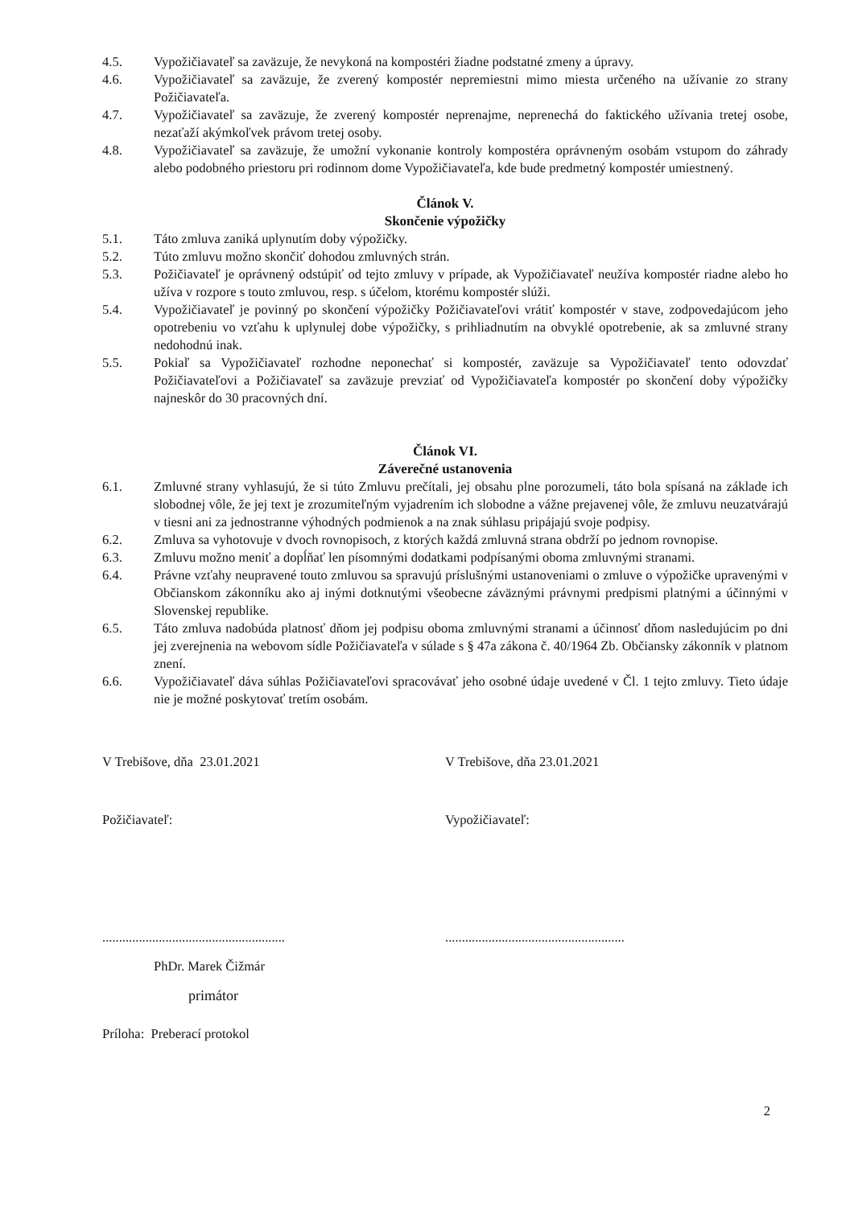4.5. Vypožičiavateľ sa zaväzuje, že nevykoná na kompostéri žiadne podstatné zmeny a úpravy.
4.6. Vypožičiavateľ sa zaväzuje, že zverený kompostér nepremiestni mimo miesta určeného na užívanie zo strany Požičiavateľa.
4.7. Vypožičiavateľ sa zaväzuje, že zverený kompostér neprenajme, neprenechá do faktického užívania tretej osobe, nezaťaží akýmkoľvek právom tretej osoby.
4.8. Vypožičiavateľ sa zaväzuje, že umožní vykonanie kontroly kompostéra oprávneným osobám vstupom do záhrady alebo podobného priestoru pri rodinnom dome Vypožičiavateľa, kde bude predmetný kompostér umiestnený.
Článok V.
Skončenie výpožičky
5.1. Táto zmluva zaniká uplynutím doby výpožičky.
5.2. Túto zmluvu možno skončiť dohodou zmluvných strán.
5.3. Požičiavateľ je oprávnený odstúpiť od tejto zmluvy v prípade, ak Vypožičiavateľ neužíva kompostér riadne alebo ho užíva v rozpore s touto zmluvou, resp. s účelom, ktorému kompostér slúži.
5.4. Vypožičiavateľ je povinný po skončení výpožičky Požičiavateľovi vrátiť kompostér v stave, zodpovedajúcom jeho opotrebeniu vo vzťahu k uplynulej dobe výpožičky, s prihliadnutím na obvyklé opotrebenie, ak sa zmluvné strany nedohodnú inak.
5.5. Pokiaľ sa Vypožičiavateľ rozhodne neponechať si kompostér, zaväzuje sa Vypožičiavateľ tento odovzdať Požičiavateľovi a Požičiavateľ sa zaväzuje prevziať od Vypožičiavateľa kompostér po skončení doby výpožičky najneskôr do 30 pracovných dní.
Článok VI.
Záverečné ustanovenia
6.1. Zmluvné strany vyhlasujú, že si túto Zmluvu prečítali, jej obsahu plne porozumeli, táto bola spísaná na základe ich slobodnej vôle, že jej text je zrozumiteľným vyjadrením ich slobodne a vážne prejavenej vôle, že zmluvu neuzatvárajú v tiesni ani za jednostranne výhodných podmienok a na znak súhlasu pripájajú svoje podpisy.
6.2. Zmluva sa vyhotovuje v dvoch rovnopisoch, z ktorých každá zmluvná strana obdrží po jednom rovnopise.
6.3. Zmluvu možno meniť a dopĺňať len písomnými dodatkami podpísanými oboma zmluvnými stranami.
6.4. Právne vzťahy neupravené touto zmluvou sa spravujú príslušnými ustanoveniami o zmluve o výpožičke upravenými v Občianskom zákonníku ako aj inými dotknutými všeobecne záväznými právnymi predpismi platnými a účinnými v Slovenskej republike.
6.5. Táto zmluva nadobúda platnosť dňom jej podpisu oboma zmluvnými stranami a účinnosť dňom nasledujúcim po dni jej zverejnenia na webovom sídle Požičiavateľa v súlade s § 47a zákona č. 40/1964 Zb. Občiansky zákonník v platnom znení.
6.6. Vypožičiavateľ dáva súhlas Požičiavateľovi spracovávať jeho osobné údaje uvedené v Čl. 1 tejto zmluvy. Tieto údaje nie je možné poskytovať tretím osobám.
V Trebišove, dňa 23.01.2021 V Trebišove, dňa 23.01.2021
Požičiavateľ: Vypožičiavateľ:
.......................................................
......................................................
PhDr. Marek Čižmár
primátor
Príloha: Preberací protokol
2